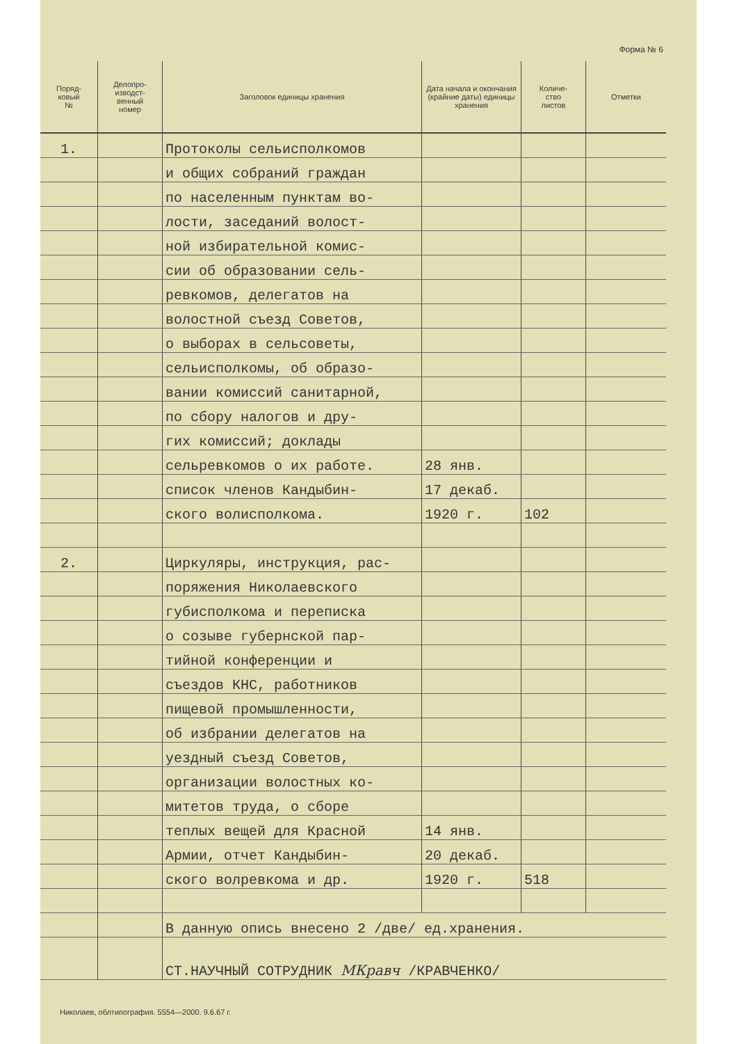Форма № 6
| Поряд- ковый № | Делопро- изводст- венный номер | Заголовок единицы хранения | Дата начала и окончания (крайние даты) единицы хранения | Количе- ство листов | Отметки |
| --- | --- | --- | --- | --- | --- |
| 1. | | Протоколы сельисполкомов | | | |
| | | и общих собраний граждан | | | |
| | | по населенным пунктам во- | | | |
| | | лости, заседаний волост- | | | |
| | | ной избирательной комис- | | | |
| | | сии об образовании сель- | | | |
| | | ревкомов, делегатов на | | | |
| | | волостной съезд Советов, | | | |
| | | о выборах в сельсоветы, | | | |
| | | сельисполкомы, об образо- | | | |
| | | вании комиссий санитарной, | | | |
| | | по сбору налогов и дру- | | | |
| | | гих комиссий; доклады | | | |
| | | сельревкомов о их работе. | 28 янв. | | |
| | | список членов Кандыбин- | 17 декаб. | | |
| | | ского волисполкома. | 1920 г. | 102 | |
| 2. | | Циркуляры, инструкция, рас- | | | |
| | | поряжения Николаевского | | | |
| | | губисполкома и переписка | | | |
| | | о созыве губернской пар- | | | |
| | | тийной конференции и | | | |
| | | съездов КНС, работников | | | |
| | | пищевой промышленности, | | | |
| | | об избрании делегатов на | | | |
| | | уездный съезд Советов, | | | |
| | | организации волостных ко- | | | |
| | | митетов труда, о сборе | | | |
| | | теплых вещей для Красной | 14 янв. | | |
| | | Армии, отчет Кандыбин- | 20 декаб. | | |
| | | ского волревкома и др. | 1920 г. | 518 | |
| | | В данную опись внесено 2 /две/ ед.хранения. | | | |
| | | СТ.НАУЧНЫЙ СОТРУДНИК МКравч /КРАВЧЕНКО/ | | | |
Николаев, облтипография. 5554—2000. 9.6.67 г.